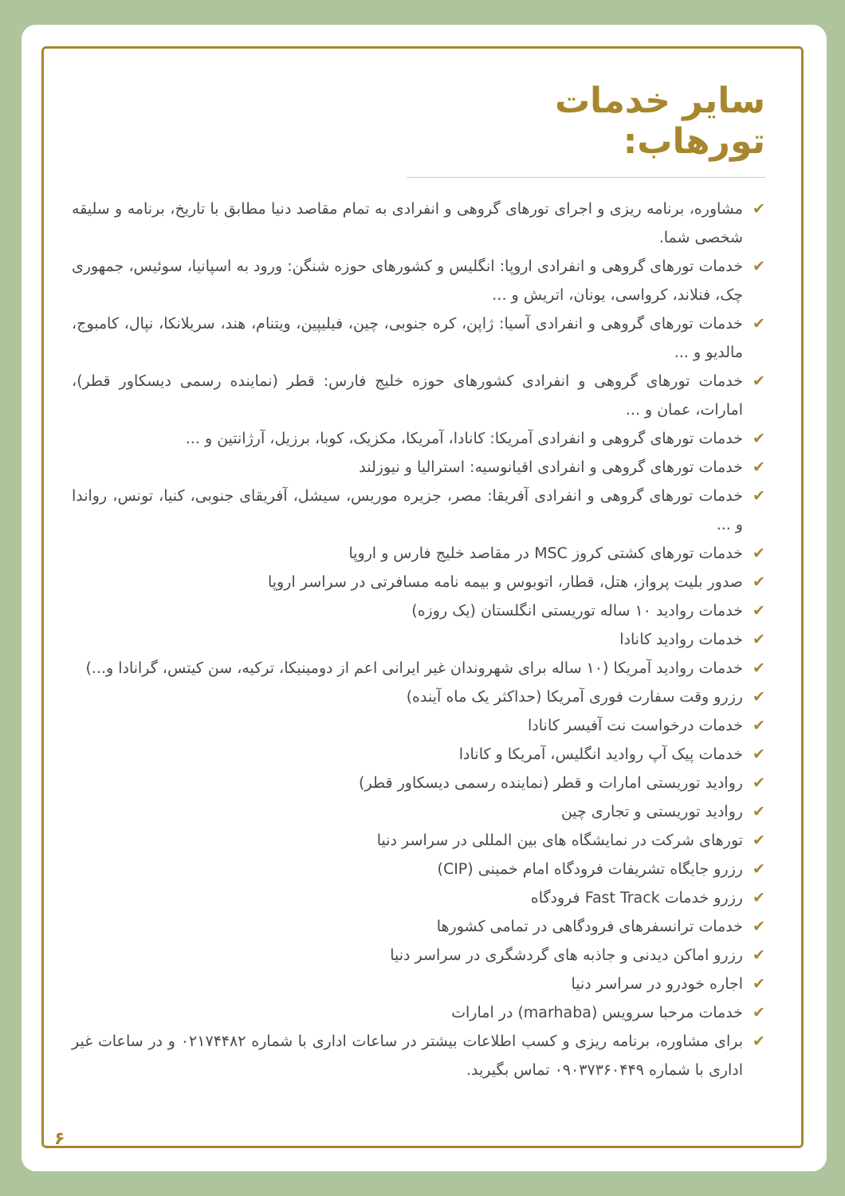سایر خدمات تورهاب:
✔ مشاوره، برنامه ریزی و اجرای تورهای گروهی و انفرادی به تمام مقاصد دنیا مطابق با تاریخ، برنامه و سلیقه شخصی شما.
✔ خدمات تورهای گروهی و انفرادی اروپا: انگلیس و کشورهای حوزه شنگن: ورود به اسپانیا، سوئیس، جمهوری چک، فنلاند، کرواسی، یونان، اتریش و ...
✔ خدمات تورهای گروهی و انفرادی آسیا: ژاپن، کره جنوبی، چین، فیلیپین، ویتنام، هند، سریلانکا، نپال، کامبوج، مالدیو و ...
✔ خدمات تورهای گروهی و انفرادی کشورهای حوزه خلیج فارس: قطر (نماینده رسمی دیسکاور قطر)، امارات، عمان و ...
✔ خدمات تورهای گروهی و انفرادی آمریکا: کانادا، آمریکا، مکزیک، کوبا، برزیل، آرژانتین و ...
✔ خدمات تورهای گروهی و انفرادی اقیانوسیه: استرالیا و نیوزلند
✔ خدمات تورهای گروهی و انفرادی آفریقا: مصر، جزیره موریس، سیشل، آفریقای جنوبی، کنیا، تونس، رواندا و ...
✔ خدمات تورهای کشتی کروز MSC در مقاصد خلیج فارس و اروپا
✔ صدور بلیت پرواز، هتل، قطار، اتوبوس و بیمه نامه مسافرتی در سراسر اروپا
✔ خدمات روادید ۱۰ ساله توریستی انگلستان (یک روزه)
✔ خدمات روادید کانادا
✔ خدمات روادید آمریکا (۱۰ ساله برای شهروندان غیر ایرانی اعم از دومینیکا، ترکیه، سن کیتس، گرانادا و...)
✔ رزرو وقت سفارت فوری آمریکا (حداکثر یک ماه آینده)
✔ خدمات درخواست نت آفیسر کانادا
✔ خدمات پیک آپ روادید انگلیس، آمریکا و کانادا
✔ روادید توریستی امارات و قطر (نماینده رسمی دیسکاور قطر)
✔ روادید توریستی و تجاری چین
✔ تورهای شرکت در نمایشگاه های بین المللی در سراسر دنیا
✔ رزرو جایگاه تشریفات فرودگاه امام خمینی (CIP)
✔ رزرو خدمات Fast Track فرودگاه
✔ خدمات ترانسفرهای فرودگاهی در تمامی کشورها
✔ رزرو اماکن دیدنی و جاذبه های گردشگری در سراسر دنیا
✔ اجاره خودرو در سراسر دنیا
✔ خدمات مرحبا سرویس (marhaba) در امارات
✔ برای مشاوره، برنامه ریزی و کسب اطلاعات بیشتر در ساعات اداری با شماره ۰۲۱۷۴۴۸۲ و در ساعات غیر اداری با شماره ۰۹۰۳۷۳۶۰۴۴۹ تماس بگیرید.
۶